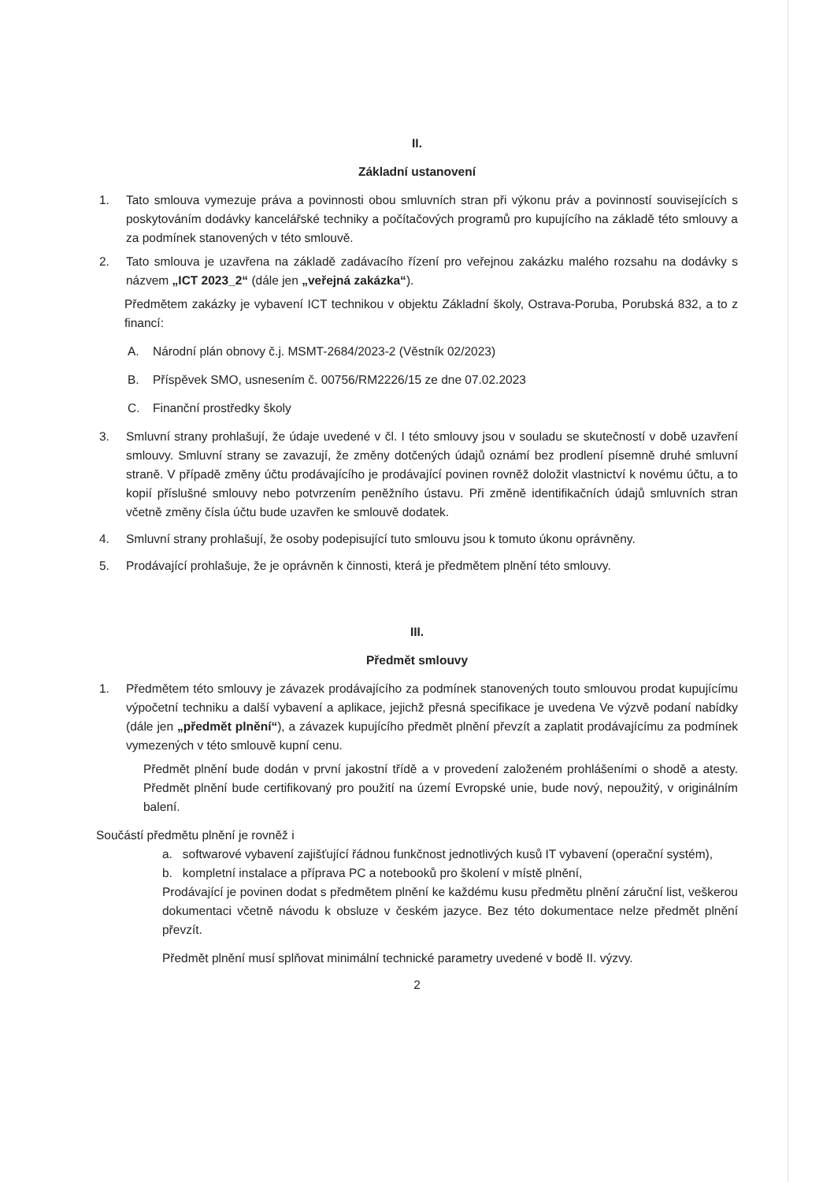II.
Základní ustanovení
1. Tato smlouva vymezuje práva a povinnosti obou smluvních stran při výkonu práv a povinností souvisejících s poskytováním dodávky kancelářské techniky a počítačových programů pro kupujícího na základě této smlouvy a za podmínek stanovených v této smlouvě.
2. Tato smlouva je uzavřena na základě zadávacího řízení pro veřejnou zakázku malého rozsahu na dodávky s názvem „ICT 2023_2“ (dále jen „veřejná zakázka“).
Předmětem zakázky je vybavení ICT technikou v objektu Základní školy, Ostrava-Poruba, Porubská 832, a to z financí:
A. Národní plán obnovy č.j. MSMT-2684/2023-2 (Věstník 02/2023)
B. Příspěvek SMO, usnesením č. 00756/RM2226/15 ze dne 07.02.2023
C. Finanční prostředky školy
3. Smluvní strany prohlašují, že údaje uvedené v čl. I této smlouvy jsou v souladu se skutečností v době uzavření smlouvy. Smluvní strany se zavazují, že změny dotčených údajů oznámí bez prodlení písemně druhé smluvní straně. V případě změny účtu prodávajícího je prodávající povinen rovněž doložit vlastnictví k novému účtu, a to kopií příslušné smlouvy nebo potvrzením peněžního ústavu. Při změně identifikačních údajů smluvních stran včetně změny čísla účtu bude uzavřen ke smlouvě dodatek.
4. Smluvní strany prohlašují, že osoby podepisující tuto smlouvu jsou k tomuto úkonu oprávněny.
5. Prodávající prohlašuje, že je oprávněn k činnosti, která je předmětem plnění této smlouvy.
III.
Předmět smlouvy
1. Předmětem této smlouvy je závazek prodávajícího za podmínek stanovených touto smlouvou prodat kupujícímu výpočetní techniku a další vybavení a aplikace, jejichž přesná specifikace je uvedena Ve výzvě podaní nabídky (dále jen „předmět plnění“), a závazek kupujícího předmět plnění převzít a zaplatit prodávajícímu za podmínek vymezených v této smlouvě kupní cenu.
Předmět plnění bude dodán v první jakostní třídě a v provedení založeném prohlášeními o shodě a atesty. Předmět plnění bude certifikovaný pro použití na území Evropské unie, bude nový, nepoužitý, v originálním balení.
Součástí předmětu plnění je rovněž i
a. softwarové vybavení zajišťující řádnou funkčnost jednotlivých kusů IT vybavení (operační systém),
b. kompletní instalace a příprava PC a notebooků pro školení v místě plnění,
Prodávající je povinen dodat s předmětem plnění ke každému kusu předmětu plnění záruční list, veškerou dokumentaci včetně návodu k obsluze v českém jazyce. Bez této dokumentace nelze předmět plnění převzít.
Předmět plnění musí splňovat minimální technické parametry uvedené v bodě II. výzvy.
2